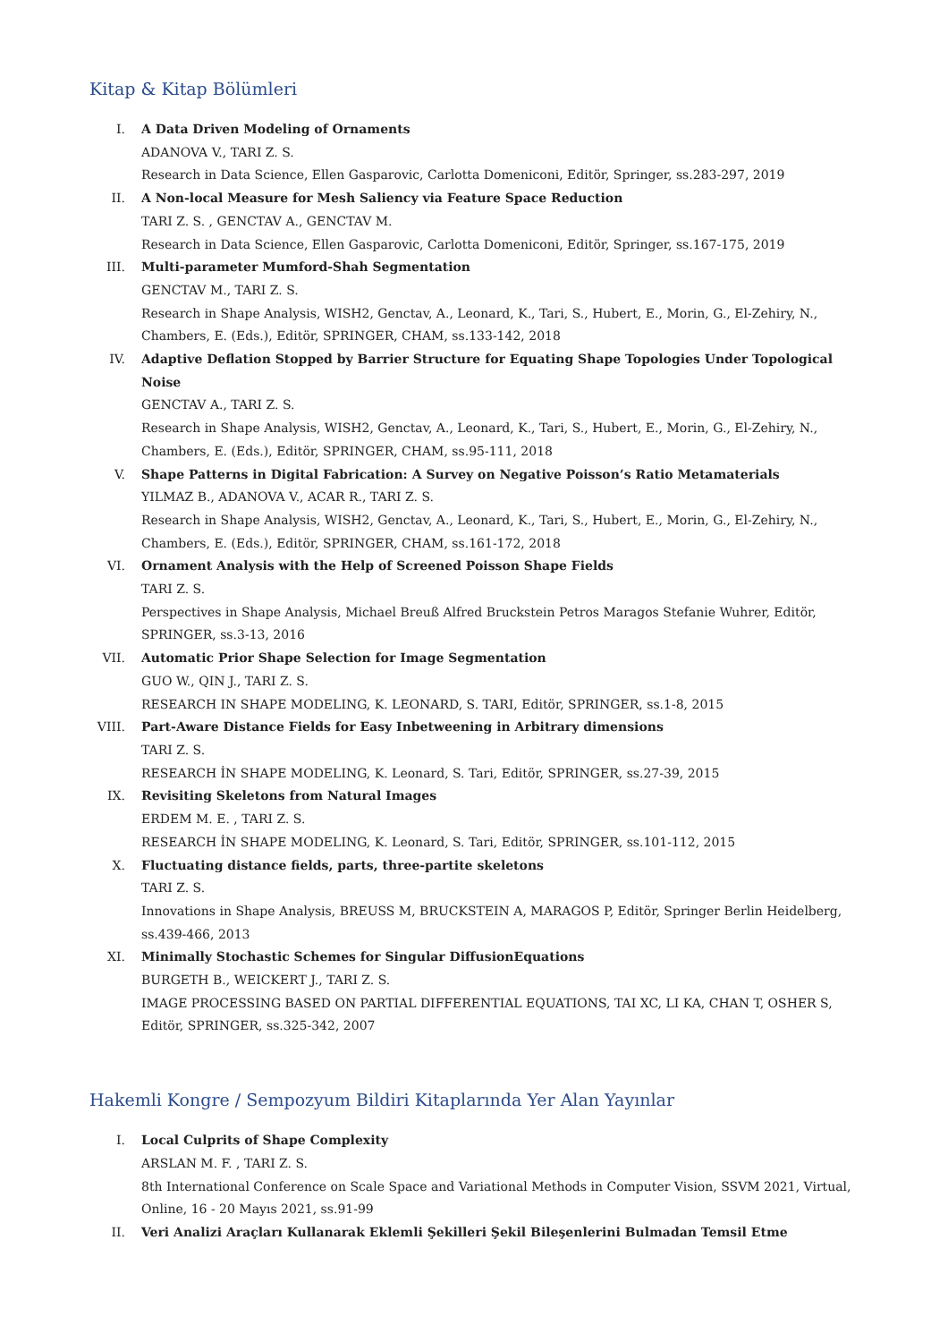Kitap & Kitap Bölümleri
I. A Data Driven Modeling of Ornaments
ADANOVA V., TARI Z. S.
Research in Data Science, Ellen Gasparovic, Carlotta Domeniconi, Editör, Springer, ss.283-297, 2019
II. A Non-local Measure for Mesh Saliency via Feature Space Reduction
TARI Z. S. , GENCTAV A., GENCTAV M.
Research in Data Science, Ellen Gasparovic, Carlotta Domeniconi, Editör, Springer, ss.167-175, 2019
III. Multi-parameter Mumford-Shah Segmentation
GENCTAV M., TARI Z. S.
Research in Shape Analysis, WISH2, Genctav, A., Leonard, K., Tari, S., Hubert, E., Morin, G., El-Zehiry, N., Chambers, E. (Eds.), Editör, SPRINGER, CHAM, ss.133-142, 2018
IV. Adaptive Deflation Stopped by Barrier Structure for Equating Shape Topologies Under Topological Noise
GENCTAV A., TARI Z. S.
Research in Shape Analysis, WISH2, Genctav, A., Leonard, K., Tari, S., Hubert, E., Morin, G., El-Zehiry, N., Chambers, E. (Eds.), Editör, SPRINGER, CHAM, ss.95-111, 2018
V. Shape Patterns in Digital Fabrication: A Survey on Negative Poisson’s Ratio Metamaterials
YILMAZ B., ADANOVA V., ACAR R., TARI Z. S.
Research in Shape Analysis, WISH2, Genctav, A., Leonard, K., Tari, S., Hubert, E., Morin, G., El-Zehiry, N., Chambers, E. (Eds.), Editör, SPRINGER, CHAM, ss.161-172, 2018
VI. Ornament Analysis with the Help of Screened Poisson Shape Fields
TARI Z. S.
Perspectives in Shape Analysis, Michael Breuß Alfred Bruckstein Petros Maragos Stefanie Wuhrer, Editör, SPRINGER, ss.3-13, 2016
VII. Automatic Prior Shape Selection for Image Segmentation
GUO W., QIN J., TARI Z. S.
RESEARCH IN SHAPE MODELING, K. LEONARD, S. TARI, Editör, SPRINGER, ss.1-8, 2015
VIII.
Part-Aware Distance Fields for Easy Inbetweening in Arbitrary dimensions
TARI Z. S.
RESEARCH İN SHAPE MODELING, K. Leonard, S. Tari, Editör, SPRINGER, ss.27-39, 2015
IX. Revisiting Skeletons from Natural Images
ERDEM M. E. , TARI Z. S.
RESEARCH İN SHAPE MODELING, K. Leonard, S. Tari, Editör, SPRINGER, ss.101-112, 2015
X. Fluctuating distance fields, parts, three-partite skeletons
TARI Z. S.
Innovations in Shape Analysis, BREUSS M, BRUCKSTEIN A, MARAGOS P, Editör, Springer Berlin Heidelberg, ss.439-466, 2013
XI. Minimally Stochastic Schemes for Singular DiffusionEquations
BURGETH B., WEICKERT J., TARI Z. S.
IMAGE PROCESSING BASED ON PARTIAL DIFFERENTIAL EQUATIONS, TAI XC, LI KA, CHAN T, OSHER S, Editör, SPRINGER, ss.325-342, 2007
Hakemli Kongre / Sempozyum Bildiri Kitaplarında Yer Alan Yayınlar
I. Local Culprits of Shape Complexity
ARSLAN M. F. , TARI Z. S.
8th International Conference on Scale Space and Variational Methods in Computer Vision, SSVM 2021, Virtual, Online, 16 - 20 Mayıs 2021, ss.91-99
II. Veri Analizi Araçları Kullanarak Eklemli Şekilleri Şekil Bileşenlerini Bulmadan Temsil Etme